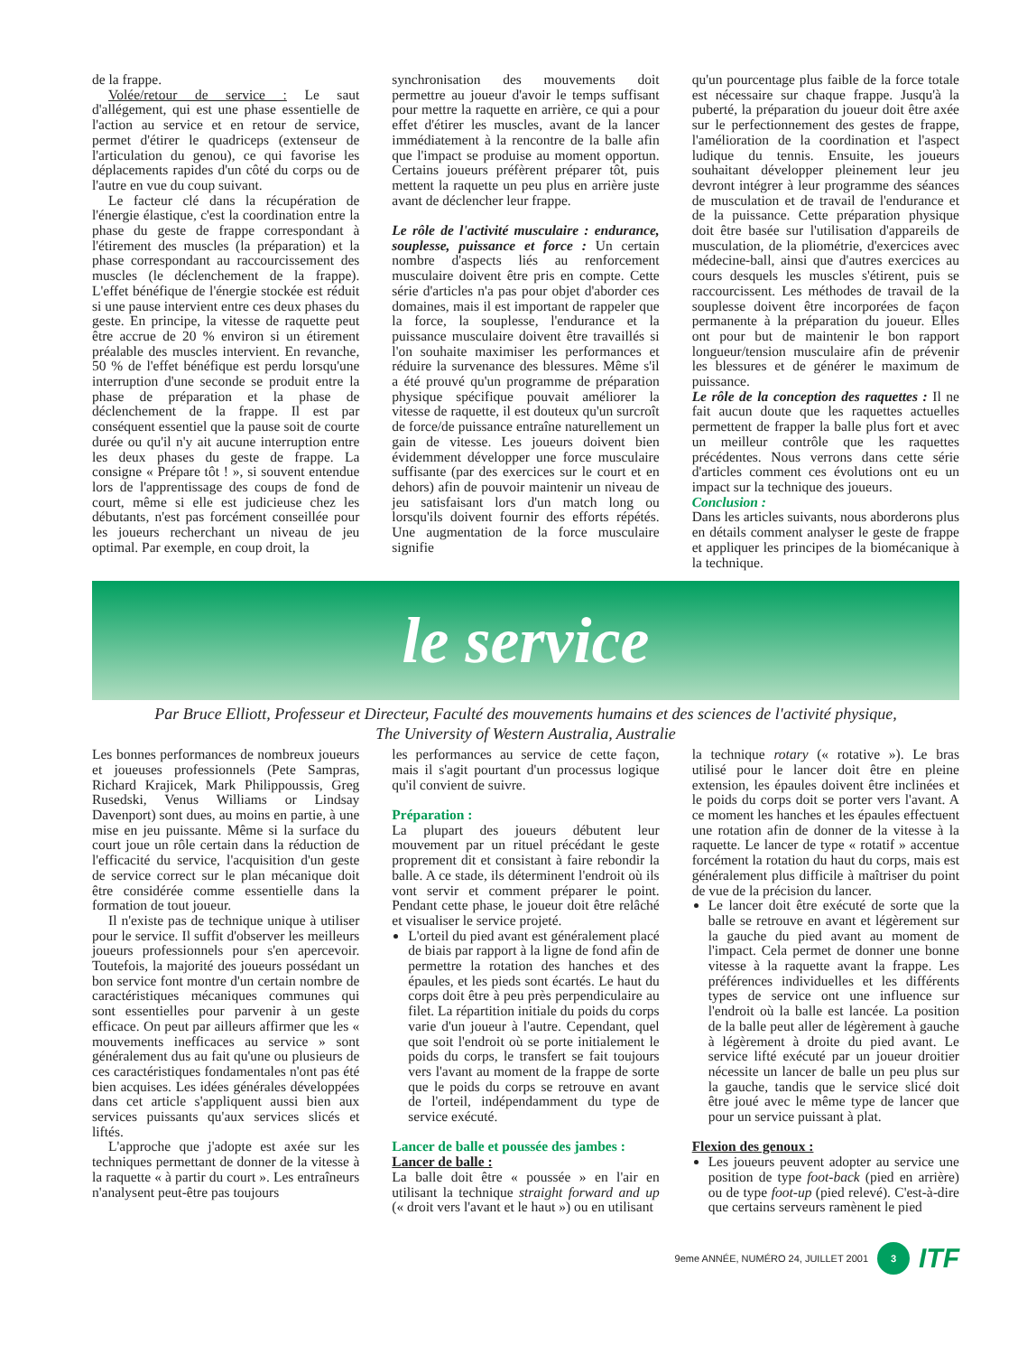de la frappe.
Volée/retour de service : Le saut d'allégement, qui est une phase essentielle de l'action au service et en retour de service, permet d'étirer le quadriceps (extenseur de l'articulation du genou), ce qui favorise les déplacements rapides d'un côté du corps ou de l'autre en vue du coup suivant.
Le facteur clé dans la récupération de l'énergie élastique, c'est la coordination entre la phase du geste de frappe correspondant à l'étirement des muscles (la préparation) et la phase correspondant au raccourcissement des muscles (le déclenchement de la frappe). L'effet bénéfique de l'énergie stockée est réduit si une pause intervient entre ces deux phases du geste. En principe, la vitesse de raquette peut être accrue de 20 % environ si un étirement préalable des muscles intervient. En revanche, 50 % de l'effet bénéfique est perdu lorsqu'une interruption d'une seconde se produit entre la phase de préparation et la phase de déclenchement de la frappe. Il est par conséquent essentiel que la pause soit de courte durée ou qu'il n'y ait aucune interruption entre les deux phases du geste de frappe. La consigne « Prépare tôt ! », si souvent entendue lors de l'apprentissage des coups de fond de court, même si elle est judicieuse chez les débutants, n'est pas forcément conseillée pour les joueurs recherchant un niveau de jeu optimal. Par exemple, en coup droit, la
synchronisation des mouvements doit permettre au joueur d'avoir le temps suffisant pour mettre la raquette en arrière, ce qui a pour effet d'étirer les muscles, avant de la lancer immédiatement à la rencontre de la balle afin que l'impact se produise au moment opportun. Certains joueurs préfèrent préparer tôt, puis mettent la raquette un peu plus en arrière juste avant de déclencher leur frappe.
Le rôle de l'activité musculaire : endurance, souplesse, puissance et force : Un certain nombre d'aspects liés au renforcement musculaire doivent être pris en compte. Cette série d'articles n'a pas pour objet d'aborder ces domaines, mais il est important de rappeler que la force, la souplesse, l'endurance et la puissance musculaire doivent être travaillés si l'on souhaite maximiser les performances et réduire la survenance des blessures. Même s'il a été prouvé qu'un programme de préparation physique spécifique pouvait améliorer la vitesse de raquette, il est douteux qu'un surcroît de force/de puissance entraîne naturellement un gain de vitesse. Les joueurs doivent bien évidemment développer une force musculaire suffisante (par des exercices sur le court et en dehors) afin de pouvoir maintenir un niveau de jeu satisfaisant lors d'un match long ou lorsqu'ils doivent fournir des efforts répétés. Une augmentation de la force musculaire signifie
qu'un pourcentage plus faible de la force totale est nécessaire sur chaque frappe. Jusqu'à la puberté, la préparation du joueur doit être axée sur le perfectionnement des gestes de frappe, l'amélioration de la coordination et l'aspect ludique du tennis. Ensuite, les joueurs souhaitant développer pleinement leur jeu devront intégrer à leur programme des séances de musculation et de travail de l'endurance et de la puissance. Cette préparation physique doit être basée sur l'utilisation d'appareils de musculation, de la pliométrie, d'exercices avec médecine-ball, ainsi que d'autres exercices au cours desquels les muscles s'étirent, puis se raccourcissent. Les méthodes de travail de la souplesse doivent être incorporées de façon permanente à la préparation du joueur. Elles ont pour but de maintenir le bon rapport longueur/tension musculaire afin de prévenir les blessures et de générer le maximum de puissance.
Le rôle de la conception des raquettes : Il ne fait aucun doute que les raquettes actuelles permettent de frapper la balle plus fort et avec un meilleur contrôle que les raquettes précédentes. Nous verrons dans cette série d'articles comment ces évolutions ont eu un impact sur la technique des joueurs.
Conclusion :
Dans les articles suivants, nous aborderons plus en détails comment analyser le geste de frappe et appliquer les principes de la biomécanique à la technique.
le service
Par Bruce Elliott, Professeur et Directeur, Faculté des mouvements humains et des sciences de l'activité physique,
The University of Western Australia, Australie
Les bonnes performances de nombreux joueurs et joueuses professionnels (Pete Sampras, Richard Krajicek, Mark Philippoussis, Greg Rusedski, Venus Williams or Lindsay Davenport) sont dues, au moins en partie, à une mise en jeu puissante. Même si la surface du court joue un rôle certain dans la réduction de l'efficacité du service, l'acquisition d'un geste de service correct sur le plan mécanique doit être considérée comme essentielle dans la formation de tout joueur.
Il n'existe pas de technique unique à utiliser pour le service. Il suffit d'observer les meilleurs joueurs professionnels pour s'en apercevoir. Toutefois, la majorité des joueurs possédant un bon service font montre d'un certain nombre de caractéristiques mécaniques communes qui sont essentielles pour parvenir à un geste efficace. On peut par ailleurs affirmer que les « mouvements inefficaces au service » sont généralement dus au fait qu'une ou plusieurs de ces caractéristiques fondamentales n'ont pas été bien acquises. Les idées générales développées dans cet article s'appliquent aussi bien aux services puissants qu'aux services slicés et liftés.
L'approche que j'adopte est axée sur les techniques permettant de donner de la vitesse à la raquette « à partir du court ». Les entraîneurs n'analysent peut-être pas toujours
les performances au service de cette façon, mais il s'agit pourtant d'un processus logique qu'il convient de suivre.
Préparation :
La plupart des joueurs débutent leur mouvement par un rituel précédant le geste proprement dit et consistant à faire rebondir la balle. A ce stade, ils déterminent l'endroit où ils vont servir et comment préparer le point. Pendant cette phase, le joueur doit être relâché et visualiser le service projeté.
L'orteil du pied avant est généralement placé de biais par rapport à la ligne de fond afin de permettre la rotation des hanches et des épaules, et les pieds sont écartés. Le haut du corps doit être à peu près perpendiculaire au filet. La répartition initiale du poids du corps varie d'un joueur à l'autre. Cependant, quel que soit l'endroit où se porte initialement le poids du corps, le transfert se fait toujours vers l'avant au moment de la frappe de sorte que le poids du corps se retrouve en avant de l'orteil, indépendamment du type de service exécuté.
Lancer de balle et poussée des jambes :
Lancer de balle :
La balle doit être « poussée » en l'air en utilisant la technique straight forward and up (« droit vers l'avant et le haut ») ou en utilisant
la technique rotary (« rotative »). Le bras utilisé pour le lancer doit être en pleine extension, les épaules doivent être inclinées et le poids du corps doit se porter vers l'avant. A ce moment les hanches et les épaules effectuent une rotation afin de donner de la vitesse à la raquette. Le lancer de type « rotatif » accentue forcément la rotation du haut du corps, mais est généralement plus difficile à maîtriser du point de vue de la précision du lancer.
Le lancer doit être exécuté de sorte que la balle se retrouve en avant et légèrement sur la gauche du pied avant au moment de l'impact. Cela permet de donner une bonne vitesse à la raquette avant la frappe. Les préférences individuelles et les différents types de service ont une influence sur l'endroit où la balle est lancée. La position de la balle peut aller de légèrement à gauche à légèrement à droite du pied avant. Le service lifté exécuté par un joueur droitier nécessite un lancer de balle un peu plus sur la gauche, tandis que le service slicé doit être joué avec le même type de lancer que pour un service puissant à plat.
Flexion des genoux :
Les joueurs peuvent adopter au service une position de type foot-back (pied en arrière) ou de type foot-up (pied relevé). C'est-à-dire que certains serveurs ramènent le pied
9eme ANNÉE, NUMÉRO 24, JUILLET 2001 3 ITF